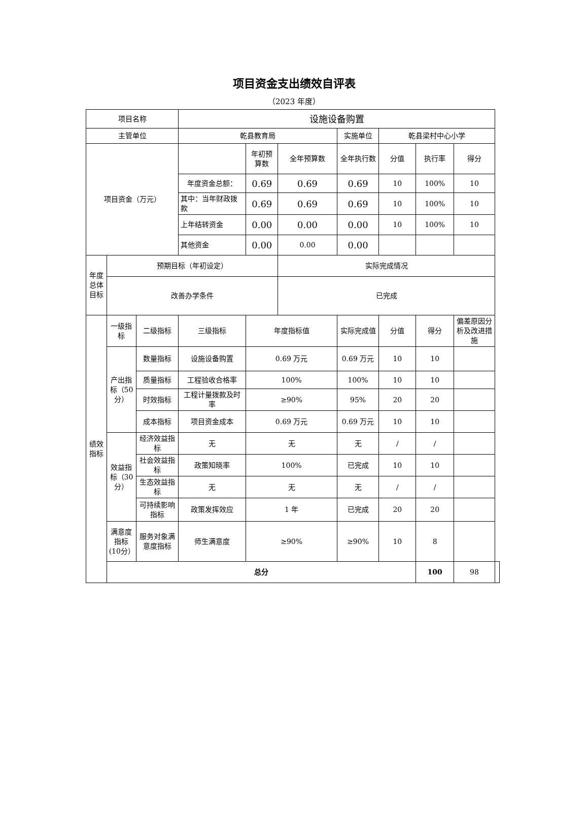项目资金支出绩效自评表
（2023 年度）
| 项目名称 | | | 设施设备购置 | | | | | | | |
| 主管单位 | | | 乾县教育局 | | | 实施单位 | 乾县梁村中心小学 | | | |
| 项目资金（万元） | | | | 年初预算数 | 全年预算数 | 全年执行数 | 分值 | 执行率 | 得分 | |
| | | | 年度资金总额： | 0.69 | 0.69 | 0.69 | 10 | 100% | 10 | |
| | | | 其中：当年财政拨款 | 0.69 | 0.69 | 0.69 | 10 | 100% | 10 | |
| | | | 上年结转资金 | 0.00 | 0.00 | 0.00 | 10 | 100% | 10 | |
| | | | 其他资金 | 0.00 | 0.00 | 0.00 | | | | |
| 年度总体目标 | 预期目标（年初设定） | | | | 实际完成情况 | | | | | |
| | 改善办学条件 | | | | 已完成 | | | | | |
| 绩效指标 | 一级指标 | 二级指标 | 三级指标 | 年度指标值 | | 实际完成值 | 分值 | 得分 | 偏差原因分析及改进措施 | |
| | 产出指标（50分） | 数量指标 | 设施设备购置 | 0.69 万元 | | 0.69 万元 | 10 | 10 | | |
| | | 质量指标 | 工程验收合格率 | 100% | | 100% | 10 | 10 | | |
| | | 时效指标 | 工程计量拨款及时率 | ≥90% | | 95% | 20 | 20 | | |
| | | 成本指标 | 项目资金成本 | 0.69 万元 | | 0.69 万元 | 10 | 10 | | |
| | 效益指标（30分） | 经济效益指标 | 无 | 无 | | 无 | / | / | | |
| | | 社会效益指标 | 政策知晓率 | 100% | | 已完成 | 10 | 10 | | |
| | | 生态效益指标 | 无 | 无 | | 无 | / | / | | |
| | | 可持续影响指标 | 政策发挥效应 | 1 年 | | 已完成 | 20 | 20 | | |
| | 满意度指标(10分） | 服务对象满意度指标 | 师生满意度 | ≥90% | | ≥90% | 10 | 8 | | |
| | 总分 | | | | | | | 100 | 98 | |